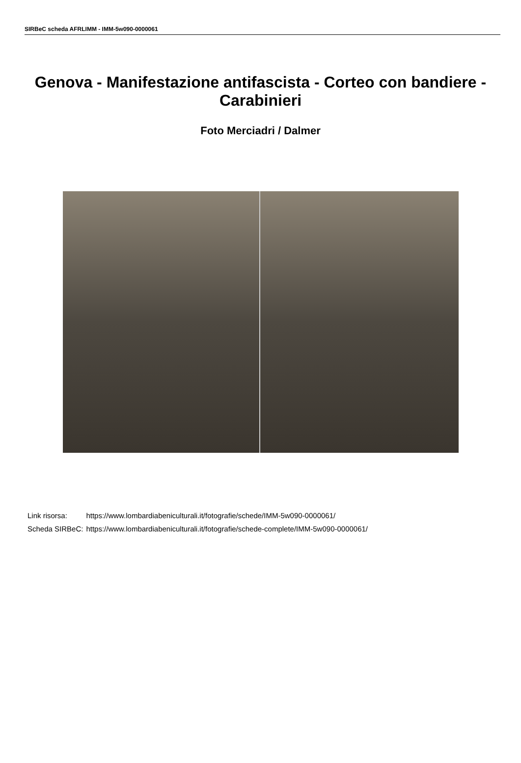SIRBeC scheda AFRLIMM - IMM-5w090-0000061
Genova - Manifestazione antifascista - Corteo con bandiere - Carabinieri
Foto Merciadri / Dalmer
| Link risorsa: | https://www.lombardiabeniculturali.it/fotografie/schede/IMM-5w090-0000061/ |
| Scheda SIRBeC: | https://www.lombardiabeniculturali.it/fotografie/schede-complete/IMM-5w090-0000061/ |